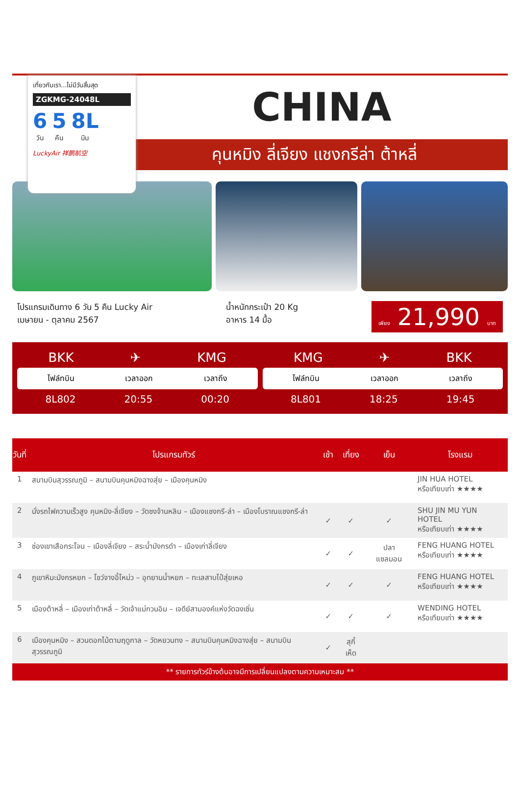เที่ยวกับเรา...ไม่มีวันสิ้นสุด
ZGKMG-24048L
6
วัน
5
คืน
8L
บิน
LuckyAir 祥鹏航空
CHINA
คุนหมิง ลี่เจียง แชงกรีล่า ต้าหลี่
โปรแกรมเดินทาง 6 วัน 5 คืน Lucky Air
เมษายน - ตุลาคม 2567
น้ำหนักกระเป๋า 20 Kg
อาหาร 14 มื้อ
เพียง 21,990 บาท
BKK ✈ KMG
ไฟล์ทบิน เวลาออก เวลาถึง
8L802 20:55 00:20
KMG ✈ BKK
ไฟล์ทบิน เวลาออก เวลาถึง
8L801 18:25 19:45
| วันที่ | โปรแกรมทัวร์ | เช้า | เที่ยง | เย็น | โรงแรม |
| --- | --- | --- | --- | --- | --- |
| 1 | สนามบินสุวรรณภูมิ – สนามบินคุนหมิงฉางสุ่ย – เมืองคุนหมิง | | | | JIN HUA HOTEL หรือเทียบเท่า ★★★★ |
| 2 | นั่งรถไฟความเร็วสูง คุนหมิง-ลี่เจียง – วัดซงจ้านหลิน – เมืองแชงกรี-ล่า – เมืองโบราณแชงกรี-ล่า | ✓ | ✓ | ✓ | SHU JIN MU YUN HOTEL หรือเทียบเท่า ★★★★ |
| 3 | ช่องเขาเสือกระโจน – เมืองลี่เจียง – สระน้ำมังกรดำ – เมืองเก่าลี่เจียง | ✓ | ✓ | ปลาแซลมอน | FENG HUANG HOTEL หรือเทียบเท่า ★★★★ |
| 4 | ภูเขาหิมะมังกรหยก – โชว์จางอี้โหม่ว – อุทยานน้ำหยก – ทะเลสาบไป๋สุ่ยเหอ | ✓ | ✓ | ✓ | FENG HUANG HOTEL หรือเทียบเท่า ★★★★ |
| 5 | เมืองต้าหลี่ – เมืองเก่าต้าหลี่ – วัดเจ้าแม่กวนอิม – เจดีย์สามองค์แห่งวัดฉงเซิ่น | ✓ | ✓ | ✓ | WENDING HOTEL หรือเทียบเท่า ★★★★ |
| 6 | เมืองคุนหมิง – สวนดอกไม้ตามฤดูกาล – วัดหยวนทง – สนามบินคุนหมิงฉางสุ่ย – สนามบินสุวรรณภูมิ | ✓ | สุกี้เห็ด | | |
** รายการทัวร์ข้างต้นอาจมีการเปลี่ยนแปลงตามความเหมาะสม **